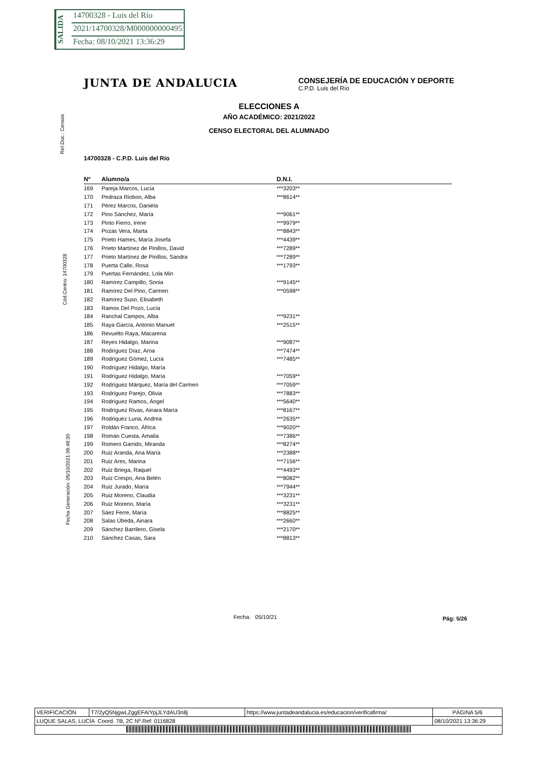SALIDA
14700328 - Luis del Río
2021/14700328/M000000000495
Fecha: 08/10/2021 13:36:29
Ref.Doc.: Censos
Cód.Centro: 14700328
Fecha Generación: 05/10/2021 09:48:30
JUNTA DE ANDALUCIA
CONSEJERÍA DE EDUCACIÓN Y DEPORTE
C.P.D. Luis del Río
ELECCIONES A
AÑO ACADÉMICO: 2021/2022
CENSO ELECTORAL DEL ALUMNADO
14700328 - C.P.D. Luis del Río
| Nº | Alumno/a | D.N.I. |
| --- | --- | --- |
| 169 | Pareja Marcos, Lucía | ***3203** |
| 170 | Pedraza Rioboo, Alba | ***8614** |
| 171 | Pérez Marcos, Daniela | |
| 172 | Pino Sánchez, María | ***9061** |
| 173 | Pinto Fierro, Irene | ***9979** |
| 174 | Pozas Vera, Marta | ***8843** |
| 175 | Prieto Hames, María Josefa | ***4439** |
| 176 | Prieto Martínez de Pinillos, David | ***7289** |
| 177 | Prieto Martínez de Pinillos, Sandra | ***7289** |
| 178 | Puerta Calle, Rosa | ***1793** |
| 179 | Puertas Fernández, Lola Min | |
| 180 | Ramírez Campillo, Sonia | ***9145** |
| 181 | Ramírez Del Pino, Carmen | ***0598** |
| 182 | Ramírez Suso, Elisabeth | |
| 183 | Ramos Del Pozo, Lucía | |
| 184 | Ranchal Campos, Alba | ***9231** |
| 185 | Raya García, Antonio Manuel | ***2515** |
| 186 | Revuelto Raya, Macarena | |
| 187 | Reyes Hidalgo, Marina | ***9087** |
| 188 | Rodríguez Díaz, Aroa | ***7474** |
| 189 | Rodríguez Gómez, Lucía | ***7485** |
| 190 | Rodríguez Hidalgo, María | |
| 191 | Rodríguez Hidalgo, María | ***7059** |
| 192 | Rodríguez Márquez, María del Carmen | ***7059** |
| 193 | Rodríguez Parejo, Olivia | ***7883** |
| 194 | Rodríguez Ramos, Ángel | ***5640** |
| 195 | Rodríguez Rivas, Ainara María | ***8167** |
| 196 | Rodriquez Luna, Andrea | ***2635** |
| 197 | Roldán Franco, África | ***9020** |
| 198 | Román Cuesta, Amalia | ***7386** |
| 199 | Romero Garrido, Miranda | ***8274** |
| 200 | Ruiz Aranda, Ana María | ***2388** |
| 201 | Ruiz Ares, Marina | ***7156** |
| 202 | Ruiz Briega, Raquel | ***4493** |
| 203 | Ruiz Crespo, Ana Belén | ***8082** |
| 204 | Ruiz Jurado, María | ***7944** |
| 205 | Ruiz Moreno, Claudia | ***3231** |
| 206 | Ruiz Moreno, María | ***3231** |
| 207 | Sáez Ferre, María | ***8825** |
| 208 | Salas Úbeda, Ainara | ***2660** |
| 209 | Sánchez Barrilero, Gisela | ***2170** |
| 210 | Sánchez Casas, Sara | ***8813** |
Fecha: 05/10/21 Pág: 5/26
| VERIFICACIÓN | T7/2yQ5NjgwLZggEFA/YpjJLYdAU3n8j | https://www.juntadeandalucia.es/educacion/verificafirma/ | PÁGINA 5/6 |
| LUQUE SALAS, LUCÍA Coord. 7B, 2C Nº.Ref: 0116828 | | | 08/10/2021 13:36:29 |